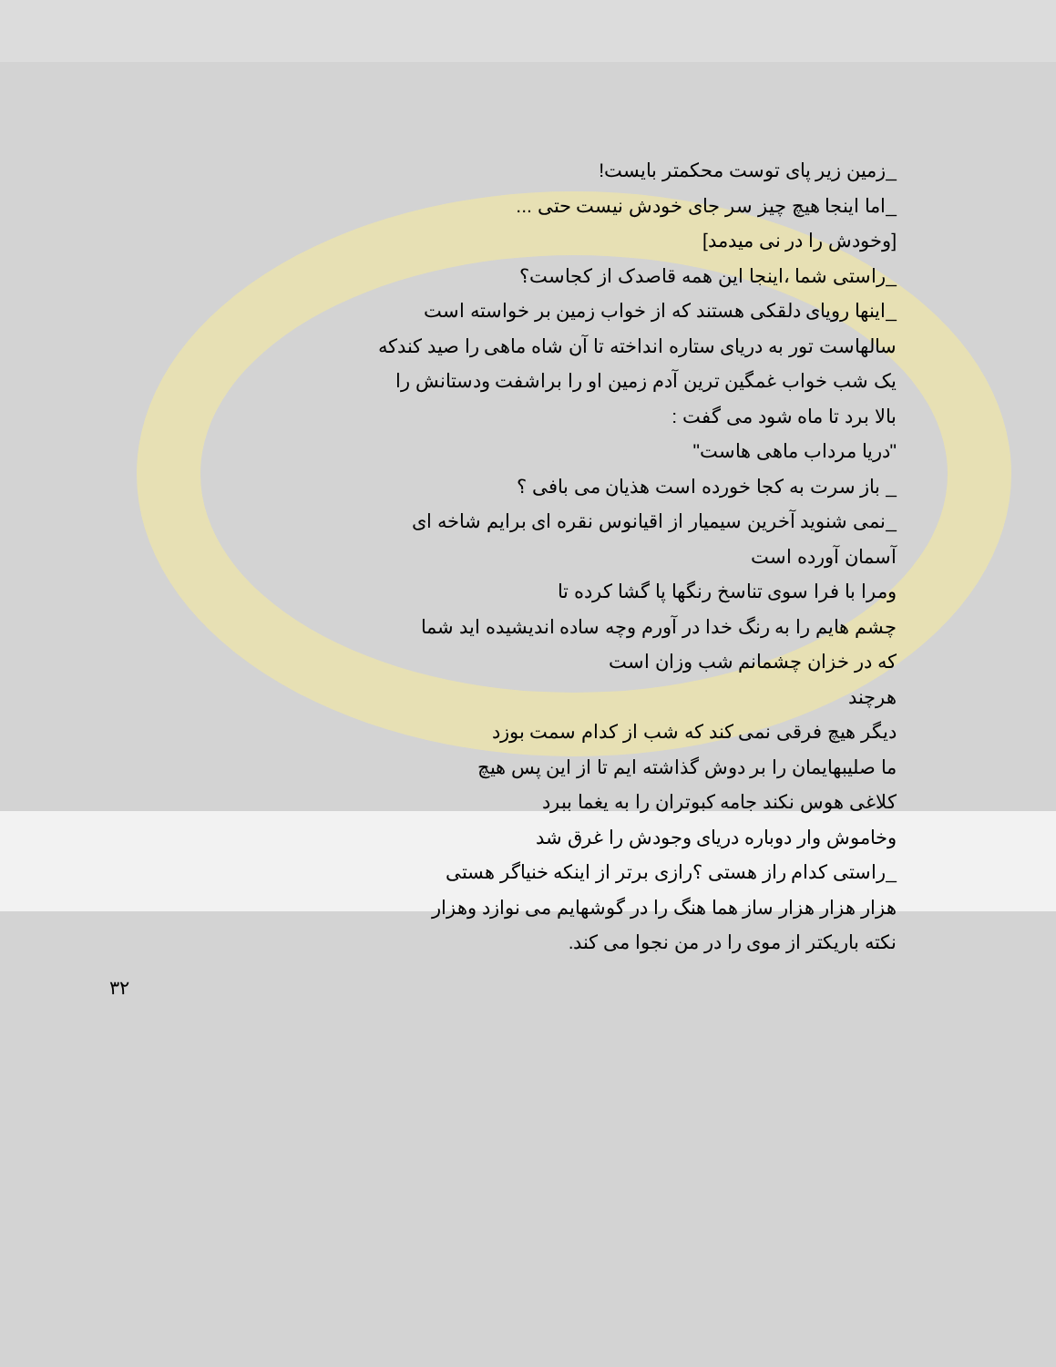_زمین زیر پای توست محکمتر بایست!
_اما اینجا هیچ چیز سر جای خودش نیست حتی ...
[وخودش را در نی میدمد]
_راستی شما ،اینجا این همه قاصدک از کجاست؟
_اینها رویای دلقکی هستند که از خواب زمین بر خواسته است
سالهاست تور به دریای ستاره انداخته تا آن شاه ماهی را صید کندکه
یک شب خواب غمگین ترین آدم زمین او را براشفت ودستانش را
بالا برد تا ماه شود می گفت :
"دریا مرداب ماهی هاست"
_ باز سرت به کجا خورده است هذیان می بافی ؟
_نمی شنوید آخرین سیمیار از اقیانوس نقره ای برایم شاخه ای
آسمان آورده است
ومرا با فرا سوی تناسخ رنگها پا گشا کرده تا
چشم هایم را به رنگ خدا در آورم وچه ساده اندیشیده اید شما
که در خزان چشمانم شب وزان است
هرچند
دیگر هیچ فرقی نمی کند که شب از کدام سمت بوزد
ما صلیبهایمان را بر دوش گذاشته ایم تا از این پس هیچ
کلاغی هوس نکند جامه کبوتران را به یغما ببرد
وخاموش وار دوباره دریای وجودش را غرق شد
_راستی کدام راز هستی ؟رازی برتر از اینکه خنیاگر هستی
هزار هزار هزار ساز هما هنگ را در گوشهایم می نوازد وهزار
نکته باریکتر از موی را در من نجوا می کند.
۳۲